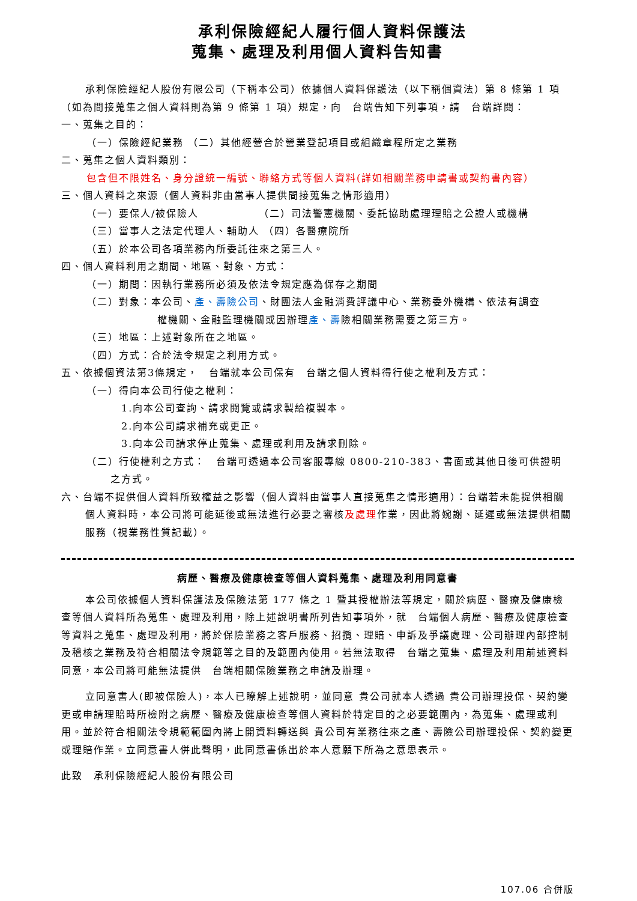承利保險經紀人履行個人資料保護法
蒐集、處理及利用個人資料告知書
承利保險經紀人股份有限公司（下稱本公司）依據個人資料保護法（以下稱個資法）第 8 條第 1 項（如為間接蒐集之個人資料則為第 9 條第 1 項）規定，向　台端告知下列事項，請　台端詳閱：
一、蒐集之目的：
（一）保險經紀業務 （二）其他經營合於營業登記項目或組織章程所定之業務
二、蒐集之個人資料類別：
包含但不限姓名、身分證統一編號、聯絡方式等個人資料(詳如相關業務申請書或契約書內容）
三、個人資料之來源（個人資料非由當事人提供間接蒐集之情形適用）
（一）要保人/被保險人　　　　　　（二）司法警憲機關、委託協助處理理賠之公證人或機構
（三）當事人之法定代理人、輔助人 （四）各醫療院所
（五）於本公司各項業務內所委託往來之第三人。
四、個人資料利用之期間、地區、對象、方式：
（一）期間：因執行業務所必須及依法令規定應為保存之期間
（二）對象：本公司、產、壽險公司、財團法人金融消費評議中心、業務委外機構、依法有調查
權機關、金融監理機關或因辦理產、壽險相關業務需要之第三方。
（三）地區：上述對象所在之地區。
（四）方式：合於法令規定之利用方式。
五、依據個資法第3條規定，　台端就本公司保有　台端之個人資料得行使之權利及方式：
（一）得向本公司行使之權利：
1.向本公司查詢、請求閱覽或請求製給複製本。
2.向本公司請求補充或更正。
3.向本公司請求停止蒐集、處理或利用及請求刪除。
（二）行使權利之方式：　台端可透過本公司客服專線 0800-210-383、書面或其他日後可供證明
之方式。
六、台端不提供個人資料所致權益之影響（個人資料由當事人直接蒐集之情形適用）：台端若未能提供相關個人資料時，本公司將可能延後或無法進行必要之審核及處理作業，因此將婉謝、延遲或無法提供相關服務（視業務性質記載）。
病歷、醫療及健康檢查等個人資料蒐集、處理及利用同意書
本公司依據個人資料保護法及保險法第 177 條之 1 暨其授權辦法等規定，關於病歷、醫療及健康檢查等個人資料所為蒐集、處理及利用，除上述說明書所列告知事項外，就　台端個人病歷、醫療及健康檢查等資料之蒐集、處理及利用，將於保險業務之客戶服務、招攬、理賠、申訴及爭議處理、公司辦理內部控制及稽核之業務及符合相關法令規範等之目的及範圍內使用。若無法取得　台端之蒐集、處理及利用前述資料同意，本公司將可能無法提供　台端相關保險業務之申請及辦理。
立同意書人(即被保險人)，本人已瞭解上述說明，並同意 貴公司就本人透過 貴公司辦理投保、契約變更或申請理賠時所檢附之病歷、醫療及健康檢查等個人資料於特定目的之必要範圍內，為蒐集、處理或利用。並於符合相關法令規範範圍內將上開資料轉送與 貴公司有業務往來之產、壽險公司辦理投保、契約變更或理賠作業。立同意書人併此聲明，此同意書係出於本人意願下所為之意思表示。
此致　承利保險經紀人股份有限公司
107.06 合併版